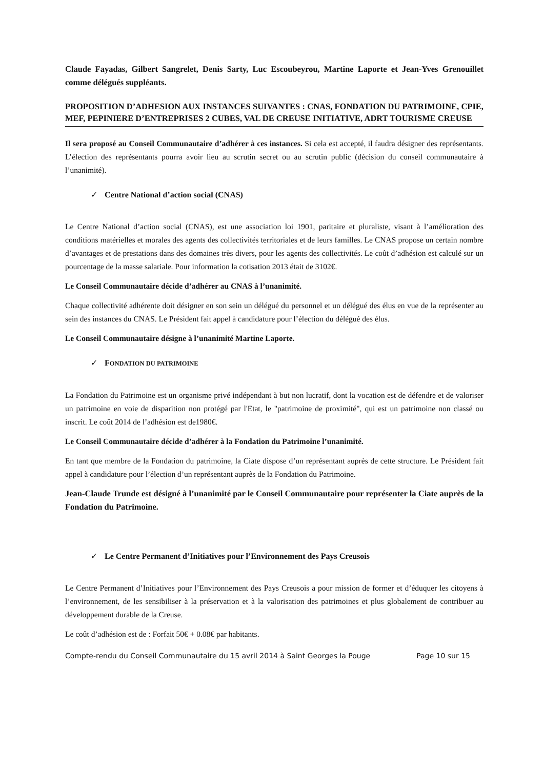Claude Fayadas, Gilbert Sangrelet, Denis Sarty, Luc Escoubeyrou, Martine Laporte et Jean-Yves Grenouillet comme délégués suppléants.
PROPOSITION D’ADHESION AUX INSTANCES SUIVANTES : CNAS, FONDATION DU PATRIMOINE, CPIE, MEF, PEPINIERE D’ENTREPRISES 2 CUBES, VAL DE CREUSE INITIATIVE, ADRT TOURISME CREUSE
Il sera proposé au Conseil Communautaire d’adhérer à ces instances. Si cela est accepté, il faudra désigner des représentants. L’élection des représentants pourra avoir lieu au scrutin secret ou au scrutin public (décision du conseil communautaire à l’unanimité).
✓ Centre National d’action social (CNAS)
Le Centre National d’action social (CNAS), est une association loi 1901, paritaire et pluraliste, visant à l’amélioration des conditions matérielles et morales des agents des collectivités territoriales et de leurs familles. Le CNAS propose un certain nombre d’avantages et de prestations dans des domaines très divers, pour les agents des collectivités. Le coût d’adhésion est calculé sur un pourcentage de la masse salariale. Pour information la cotisation 2013 était de 3102€.
Le Conseil Communautaire décide d’adhérer au CNAS à l’unanimité.
Chaque collectivité adhérente doit désigner en son sein un délégué du personnel et un délégué des élus en vue de la représenter au sein des instances du CNAS. Le Président fait appel à candidature pour l’élection du délégué des élus.
Le Conseil Communautaire désigne à l’unanimité Martine Laporte.
✓ FONDATION DU PATRIMOINE
La Fondation du Patrimoine est un organisme privé indépendant à but non lucratif, dont la vocation est de défendre et de valoriser un patrimoine en voie de disparition non protégé par l'Etat, le "patrimoine de proximité", qui est un patrimoine non classé ou inscrit. Le coût 2014 de l’adhésion est de1980€.
Le Conseil Communautaire décide d’adhérer à la Fondation du Patrimoine l’unanimité.
En tant que membre de la Fondation du patrimoine, la Ciate dispose d’un représentant auprès de cette structure. Le Président fait appel à candidature pour l’élection d’un représentant auprès de la Fondation du Patrimoine.
Jean-Claude Trunde est désigné à l’unanimité par le Conseil Communautaire pour représenter la Ciate auprès de la Fondation du Patrimoine.
✓ Le Centre Permanent d’Initiatives pour l’Environnement des Pays Creusois
Le Centre Permanent d’Initiatives pour l’Environnement des Pays Creusois a pour mission de former et d’éduquer les citoyens à l’environnement, de les sensibiliser à la préservation et à la valorisation des patrimoines et plus globalement de contribuer au développement durable de la Creuse.
Le coût d’adhésion est de : Forfait 50€ + 0.08€ par habitants.
Compte-rendu du Conseil Communautaire du 15 avril 2014 à Saint Georges la Pouge Page 10 sur 15